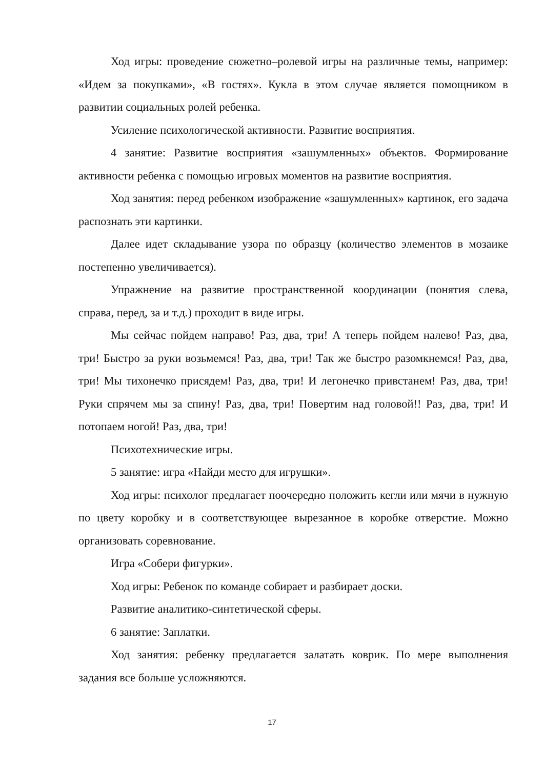Ход игры: проведение сюжетно–ролевой игры на различные темы, например: «Идем за покупками», «В гостях». Кукла в этом случае является помощником в развитии социальных ролей ребенка.
Усиление психологической активности. Развитие восприятия.
4 занятие: Развитие восприятия «зашумленных» объектов. Формирование активности ребенка с помощью игровых моментов на развитие восприятия.
Ход занятия: перед ребенком изображение «зашумленных» картинок, его задача распознать эти картинки.
Далее идет складывание узора по образцу (количество элементов в мозаике постепенно увеличивается).
Упражнение на развитие пространственной координации (понятия слева, справа, перед, за и т.д.) проходит в виде игры.
Мы сейчас пойдем направо! Раз, два, три! А теперь пойдем налево! Раз, два, три! Быстро за руки возьмемся! Раз, два, три! Так же быстро разомкнемся! Раз, два, три! Мы тихонечко присядем! Раз, два, три! И легонечко привстанем! Раз, два, три! Руки спрячем мы за спину! Раз, два, три! Повертим над головой!! Раз, два, три! И потопаем ногой! Раз, два, три!
Психотехнические игры.
5 занятие: игра «Найди место для игрушки».
Ход игры: психолог предлагает поочередно положить кегли или мячи в нужную по цвету коробку и в соответствующее вырезанное в коробке отверстие. Можно организовать соревнование.
Игра «Собери фигурки».
Ход игры: Ребенок по команде собирает и разбирает доски.
Развитие аналитико-синтетической сферы.
6 занятие: Заплатки.
Ход занятия: ребенку предлагается залатать коврик. По мере выполнения задания все больше усложняются.
17